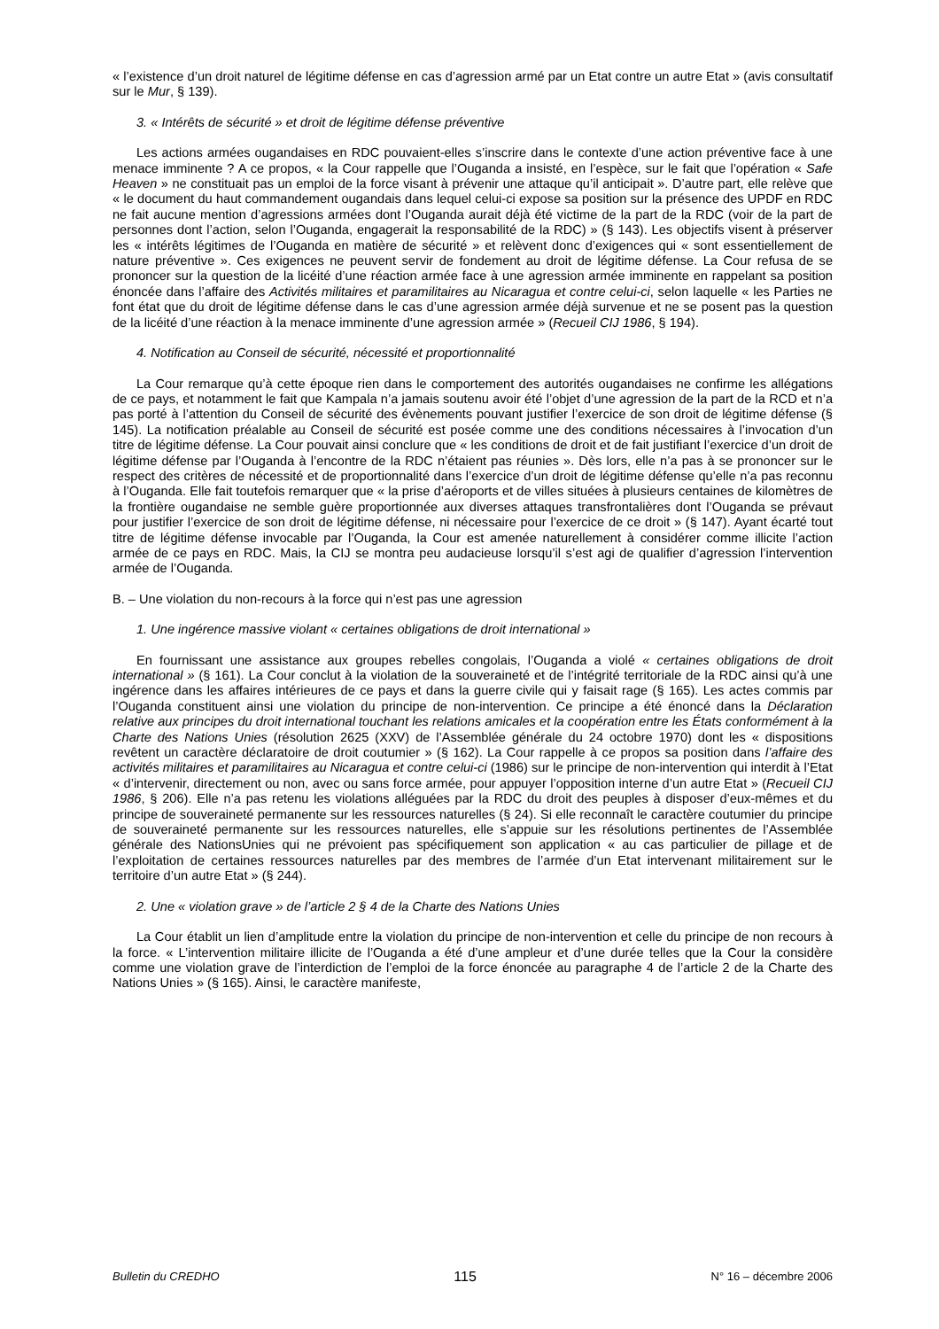« l’existence d’un droit naturel de légitime défense en cas d’agression armé par un Etat contre un autre Etat » (avis consultatif sur le Mur, § 139).
3. « Intérêts de sécurité » et droit de légitime défense préventive
Les actions armées ougandaises en RDC pouvaient-elles s’inscrire dans le contexte d’une action préventive face à une menace imminente ? A ce propos, « la Cour rappelle que l’Ouganda a insisté, en l’espèce, sur le fait que l’opération « Safe Heaven » ne constituait pas un emploi de la force visant à prévenir une attaque qu’il anticipait ». D’autre part, elle relève que « le document du haut commandement ougandais dans lequel celui-ci expose sa position sur la présence des UPDF en RDC ne fait aucune mention d’agressions armées dont l’Ouganda aurait déjà été victime de la part de la RDC (voir de la part de personnes dont l’action, selon l’Ouganda, engagerait la responsabilité de la RDC) » (§ 143). Les objectifs visent à préserver les « intérêts légitimes de l’Ouganda en matière de sécurité » et relèvent donc d’exigences qui « sont essentiellement de nature préventive ». Ces exigences ne peuvent servir de fondement au droit de légitime défense. La Cour refusa de se prononcer sur la question de la licéité d’une réaction armée face à une agression armée imminente en rappelant sa position énoncée dans l’affaire des Activités militaires et paramilitaires au Nicaragua et contre celui-ci, selon laquelle « les Parties ne font état que du droit de légitime défense dans le cas d’une agression armée déjà survenue et ne se posent pas la question de la licéité d’une réaction à la menace imminente d’une agression armée » (Recueil CIJ 1986, § 194).
4. Notification au Conseil de sécurité, nécessité et proportionnalité
La Cour remarque qu’à cette époque rien dans le comportement des autorités ougandaises ne confirme les allégations de ce pays, et notamment le fait que Kampala n’a jamais soutenu avoir été l’objet d’une agression de la part de la RCD et n’a pas porté à l’attention du Conseil de sécurité des évènements pouvant justifier l’exercice de son droit de légitime défense (§ 145). La notification préalable au Conseil de sécurité est posée comme une des conditions nécessaires à l’invocation d’un titre de légitime défense. La Cour pouvait ainsi conclure que « les conditions de droit et de fait justifiant l’exercice d’un droit de légitime défense par l’Ouganda à l’encontre de la RDC n’étaient pas réunies ». Dès lors, elle n’a pas à se prononcer sur le respect des critères de nécessité et de proportionnalité dans l’exercice d’un droit de légitime défense qu’elle n’a pas reconnu à l’Ouganda. Elle fait toutefois remarquer que « la prise d’aéroports et de villes situées à plusieurs centaines de kilomètres de la frontière ougandaise ne semble guère proportionnée aux diverses attaques transfrontalières dont l’Ouganda se prévaut pour justifier l’exercice de son droit de légitime défense, ni nécessaire pour l’exercice de ce droit » (§ 147). Ayant écarté tout titre de légitime défense invocable par l’Ouganda, la Cour est amenée naturellement à considérer comme illicite l’action armée de ce pays en RDC. Mais, la CIJ se montra peu audacieuse lorsqu’il s’est agi de qualifier d’agression l’intervention armée de l’Ouganda.
B. – Une violation du non-recours à la force qui n’est pas une agression
1. Une ingérence massive violant « certaines obligations de droit international »
En fournissant une assistance aux groupes rebelles congolais, l’Ouganda a violé « certaines obligations de droit international » (§ 161). La Cour conclut à la violation de la souveraineté et de l’intégrité territoriale de la RDC ainsi qu’à une ingérence dans les affaires intérieures de ce pays et dans la guerre civile qui y faisait rage (§ 165). Les actes commis par l’Ouganda constituent ainsi une violation du principe de non-intervention. Ce principe a été énoncé dans la Déclaration relative aux principes du droit international touchant les relations amicales et la coopération entre les États conformément à la Charte des Nations Unies (résolution 2625 (XXV) de l’Assemblée générale du 24 octobre 1970) dont les « dispositions revêtent un caractère déclaratoire de droit coutumier » (§ 162). La Cour rappelle à ce propos sa position dans l’affaire des activités militaires et paramilitaires au Nicaragua et contre celui-ci (1986) sur le principe de non-intervention qui interdit à l’Etat « d’intervenir, directement ou non, avec ou sans force armée, pour appuyer l’opposition interne d’un autre Etat » (Recueil CIJ 1986, § 206). Elle n’a pas retenu les violations alléguées par la RDC du droit des peuples à disposer d’eux-mêmes et du principe de souveraineté permanente sur les ressources naturelles (§ 24). Si elle reconnaît le caractère coutumier du principe de souveraineté permanente sur les ressources naturelles, elle s’appuie sur les résolutions pertinentes de l’Assemblée générale des NationsUnies qui ne prévoient pas spécifiquement son application « au cas particulier de pillage et de l’exploitation de certaines ressources naturelles par des membres de l’armée d’un Etat intervenant militairement sur le territoire d’un autre Etat » (§ 244).
2. Une « violation grave » de l’article 2 § 4 de la Charte des Nations Unies
La Cour établit un lien d’amplitude entre la violation du principe de non-intervention et celle du principe de non recours à la force. « L’intervention militaire illicite de l’Ouganda a été d’une ampleur et d’une durée telles que la Cour la considère comme une violation grave de l’interdiction de l’emploi de la force énoncée au paragraphe 4 de l’article 2 de la Charte des Nations Unies » (§ 165). Ainsi, le caractère manifeste,
Bulletin du CREDHO 115 N° 16 – décembre 2006